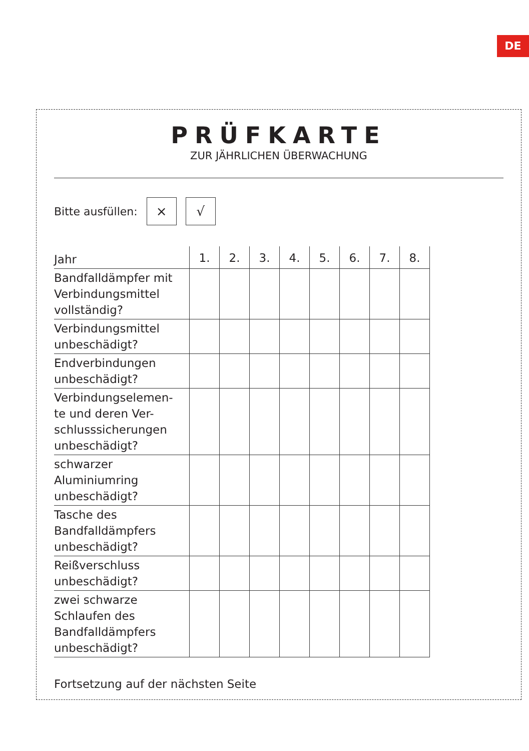DE
PRÜFKARTE
ZUR JÄHRLICHEN ÜBERWACHUNG
Bitte ausfüllen:
× √
| Jahr | 1. | 2. | 3. | 4. | 5. | 6. | 7. | 8. |
| --- | --- | --- | --- | --- | --- | --- | --- | --- |
| Bandfalldämpfer mit Verbindungsmittel vollständig? | | | | | | | | |
| Verbindungsmittel unbeschädigt? | | | | | | | | |
| Endverbindungen unbeschädigt? | | | | | | | | |
| Verbindungselemen- te und deren Ver- schlusssicherungen unbeschädigt? | | | | | | | | |
| schwarzer Aluminiumring unbeschädigt? | | | | | | | | |
| Tasche des Bandfalldämpfers unbeschädigt? | | | | | | | | |
| Reißverschluss unbeschädigt? | | | | | | | | |
| zwei schwarze Schlaufen des Bandfalldämpfers unbeschädigt? | | | | | | | | |
Fortsetzung auf der nächsten Seite